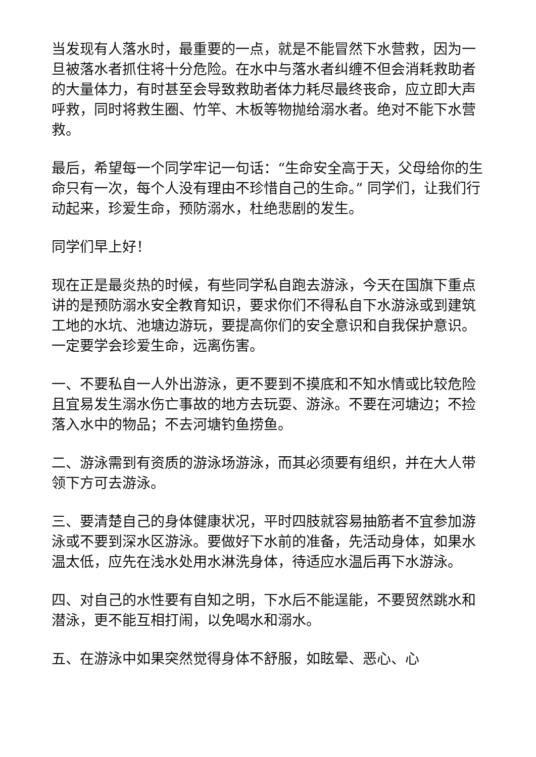当发现有人落水时，最重要的一点，就是不能冒然下水营救，因为一旦被落水者抓住将十分危险。在水中与落水者纠缠不但会消耗救助者的大量体力，有时甚至会导致救助者体力耗尽最终丧命，应立即大声呼救，同时将救生圈、竹竿、木板等物抛给溺水者。绝对不能下水营救。
最后，希望每一个同学牢记一句话：“生命安全高于天，父母给你的生命只有一次，每个人没有理由不珍惜自己的生命。” 同学们，让我们行动起来，珍爱生命，预防溺水，杜绝悲剧的发生。
同学们早上好！
现在正是最炎热的时候，有些同学私自跑去游泳，今天在国旗下重点讲的是预防溺水安全教育知识，要求你们不得私自下水游泳或到建筑工地的水坑、池塘边游玩，要提高你们的安全意识和自我保护意识。一定要学会珍爱生命，远离伤害。
一、不要私自一人外出游泳，更不要到不摸底和不知水情或比较危险且宜易发生溺水伤亡事故的地方去玩耍、游泳。不要在河塘边；不捡落入水中的物品；不去河塘钓鱼捞鱼。
二、游泳需到有资质的游泳场游泳，而其必须要有组织，并在大人带领下方可去游泳。
三、要清楚自己的身体健康状况，平时四肢就容易抽筋者不宜参加游泳或不要到深水区游泳。要做好下水前的准备，先活动身体，如果水温太低，应先在浅水处用水淋洗身体，待适应水温后再下水游泳。
四、对自己的水性要有自知之明，下水后不能逞能，不要贸然跳水和潜泳，更不能互相打闹，以免喝水和溺水。
五、在游泳中如果突然觉得身体不舒服，如眩晕、恶心、心